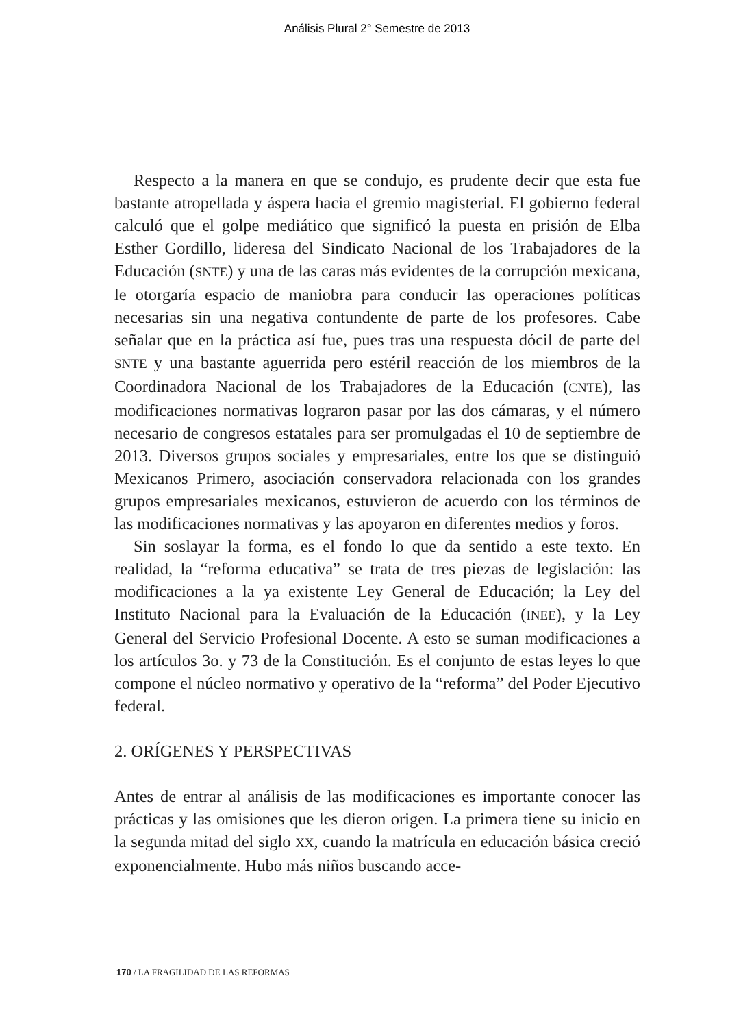Análisis Plural 2° Semestre de 2013
Respecto a la manera en que se condujo, es prudente decir que esta fue bastante atropellada y áspera hacia el gremio magisterial. El gobierno federal calculó que el golpe mediático que significó la puesta en prisión de Elba Esther Gordillo, lideresa del Sindicato Nacional de los Trabajadores de la Educación (SNTE) y una de las caras más evidentes de la corrupción mexicana, le otorgaría espacio de maniobra para conducir las operaciones políticas necesarias sin una negativa contundente de parte de los profesores. Cabe señalar que en la práctica así fue, pues tras una respuesta dócil de parte del SNTE y una bastante aguerrida pero estéril reacción de los miembros de la Coordinadora Nacional de los Trabajadores de la Educación (CNTE), las modificaciones normativas lograron pasar por las dos cámaras, y el número necesario de congresos estatales para ser promulgadas el 10 de septiembre de 2013. Diversos grupos sociales y empresariales, entre los que se distinguió Mexicanos Primero, asociación conservadora relacionada con los grandes grupos empresariales mexicanos, estuvieron de acuerdo con los términos de las modificaciones normativas y las apoyaron en diferentes medios y foros.
Sin soslayar la forma, es el fondo lo que da sentido a este texto. En realidad, la “reforma educativa” se trata de tres piezas de legislación: las modificaciones a la ya existente Ley General de Educación; la Ley del Instituto Nacional para la Evaluación de la Educación (INEE), y la Ley General del Servicio Profesional Docente. A esto se suman modificaciones a los artículos 3o. y 73 de la Constitución. Es el conjunto de estas leyes lo que compone el núcleo normativo y operativo de la “reforma” del Poder Ejecutivo federal.
2. ORÍGENES Y PERSPECTIVAS
Antes de entrar al análisis de las modificaciones es importante conocer las prácticas y las omisiones que les dieron origen. La primera tiene su inicio en la segunda mitad del siglo XX, cuando la matrícula en educación básica creció exponencialmente. Hubo más niños buscando acce-
170 / LA FRAGILIDAD DE LAS REFORMAS